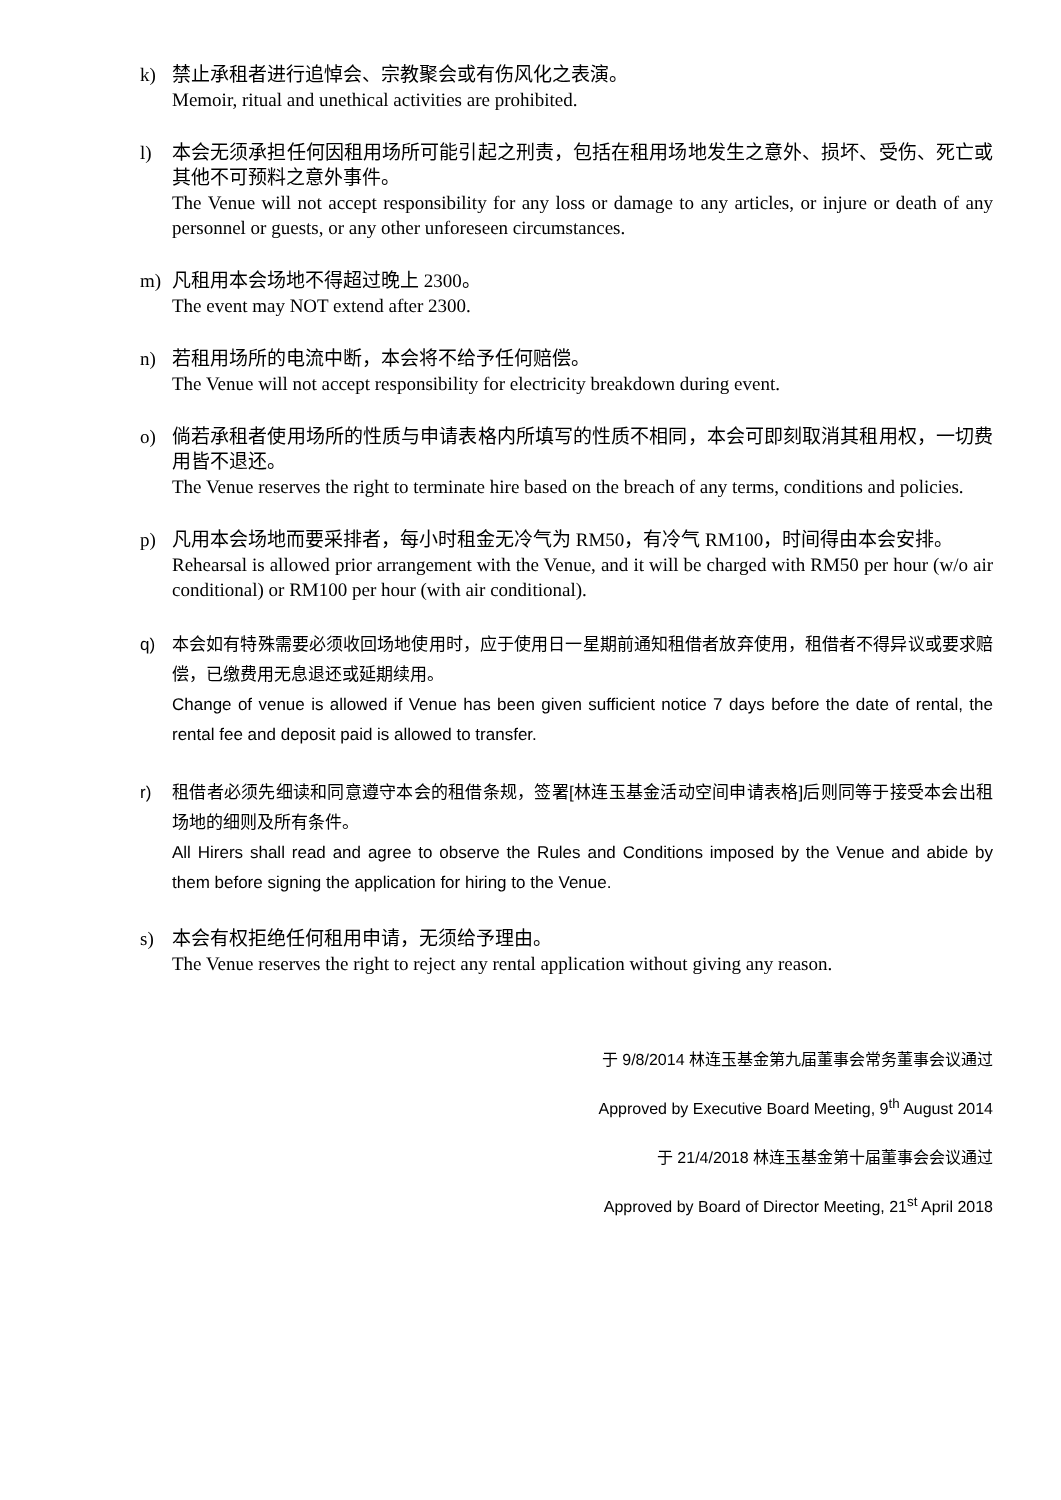k) 禁止承租者进行追悼会、宗教聚会或有伤风化之表演。
Memoir, ritual and unethical activities are prohibited.
l) 本会无须承担任何因租用场所可能引起之刑责，包括在租用场地发生之意外、损坏、受伤、死亡或其他不可预料之意外事件。
The Venue will not accept responsibility for any loss or damage to any articles, or injure or death of any personnel or guests, or any other unforeseen circumstances.
m) 凡租用本会场地不得超过晚上 2300。
The event may NOT extend after 2300.
n) 若租用场所的电流中断，本会将不给予任何赔偿。
The Venue will not accept responsibility for electricity breakdown during event.
o) 倘若承租者使用场所的性质与申请表格内所填写的性质不相同，本会可即刻取消其租用权，一切费用皆不退还。
The Venue reserves the right to terminate hire based on the breach of any terms, conditions and policies.
p) 凡用本会场地而要采排者，每小时租金无冷气为 RM50，有冷气 RM100，时间得由本会安排。
Rehearsal is allowed prior arrangement with the Venue, and it will be charged with RM50 per hour (w/o air conditional) or RM100 per hour (with air conditional).
q) 本会如有特殊需要必须收回场地使用时，应于使用日一星期前通知租借者放弃使用，租借者不得异议或要求赔偿，已缴费用无息退还或延期续用。
Change of venue is allowed if Venue has been given sufficient notice 7 days before the date of rental, the rental fee and deposit paid is allowed to transfer.
r) 租借者必须先细读和同意遵守本会的租借条规，签署[林连玉基金活动空间申请表格]后则同等于接受本会出租场地的细则及所有条件。
All Hirers shall read and agree to observe the Rules and Conditions imposed by the Venue and abide by them before signing the application for hiring to the Venue.
s) 本会有权拒绝任何租用申请，无须给予理由。
The Venue reserves the right to reject any rental application without giving any reason.
于 9/8/2014 林连玉基金第九届董事会常务董事会议通过
Approved by Executive Board Meeting, 9<sup>th</sup> August 2014
于 21/4/2018 林连玉基金第十届董事会会议通过
Approved by Board of Director Meeting, 21<sup>st</sup> April 2018